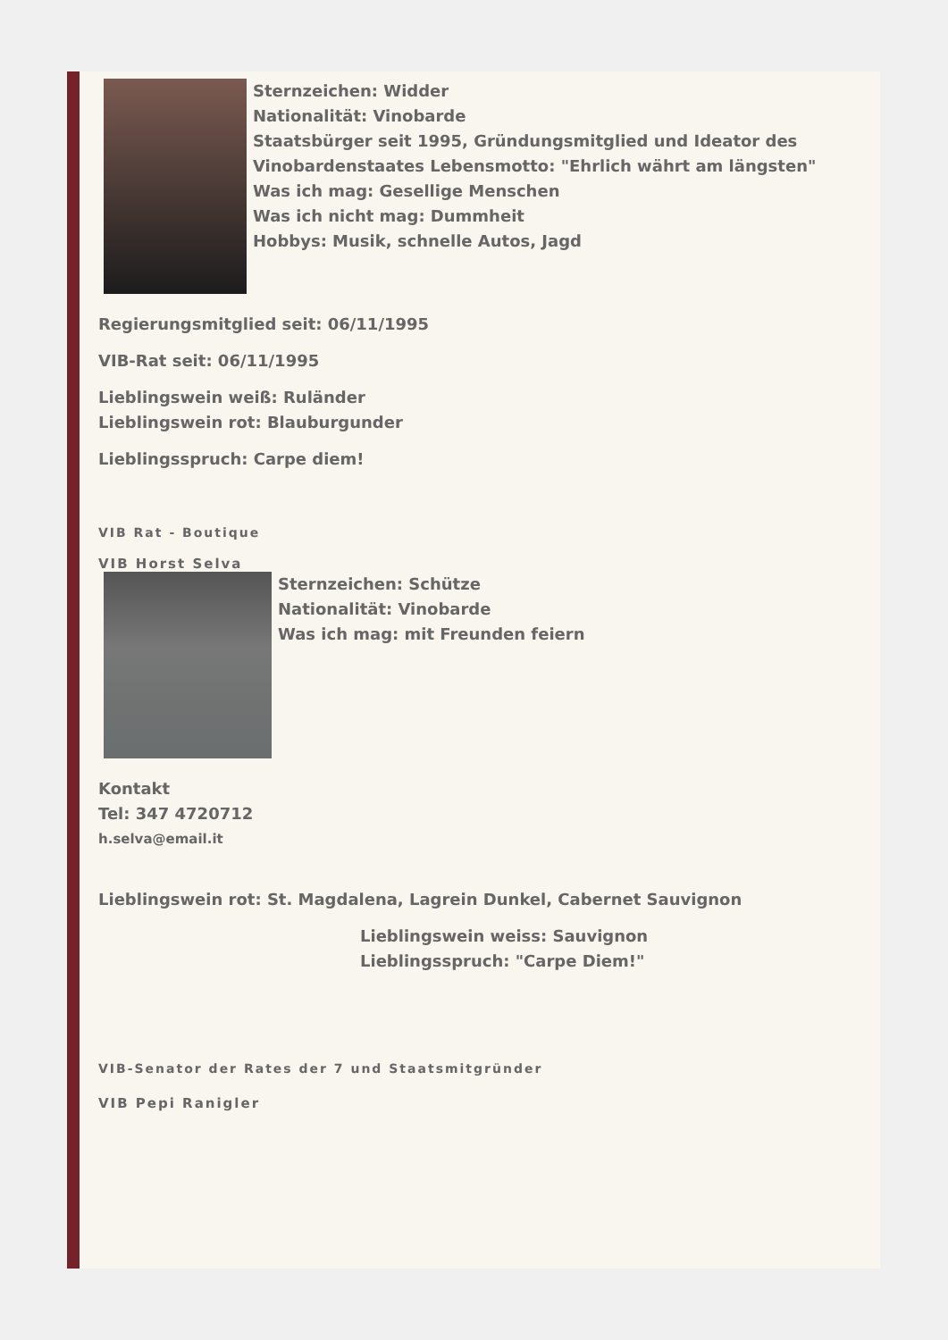Sternzeichen: Widder
Nationalität: Vinobarde
Staatsbürger seit 1995, Gründungsmitglied und Ideator des
Vinobardenstaates Lebensmotto: "Ehrlich währt am längsten"
Was ich mag: Gesellige Menschen
Was ich nicht mag: Dummheit
Hobbys: Musik, schnelle Autos, Jagd
Regierungsmitglied seit: 06/11/1995
VIB-Rat seit: 06/11/1995
Lieblingswein weiß: Ruländer
Lieblingswein rot: Blauburgunder
Lieblingsspruch: Carpe diem!
VIB Rat - Boutique
VIB Horst Selva
Sternzeichen: Schütze
Nationalität: Vinobarde
Was ich mag: mit Freunden feiern
Kontakt
Tel: 347 4720712
h.selva@email.it
Lieblingswein rot: St. Magdalena, Lagrein Dunkel, Cabernet Sauvignon
Lieblingswein weiss: Sauvignon
Lieblingsspruch: "Carpe Diem!"
VIB-Senator der Rates der 7 und Staatsmitgründer
VIB Pepi Ranigler